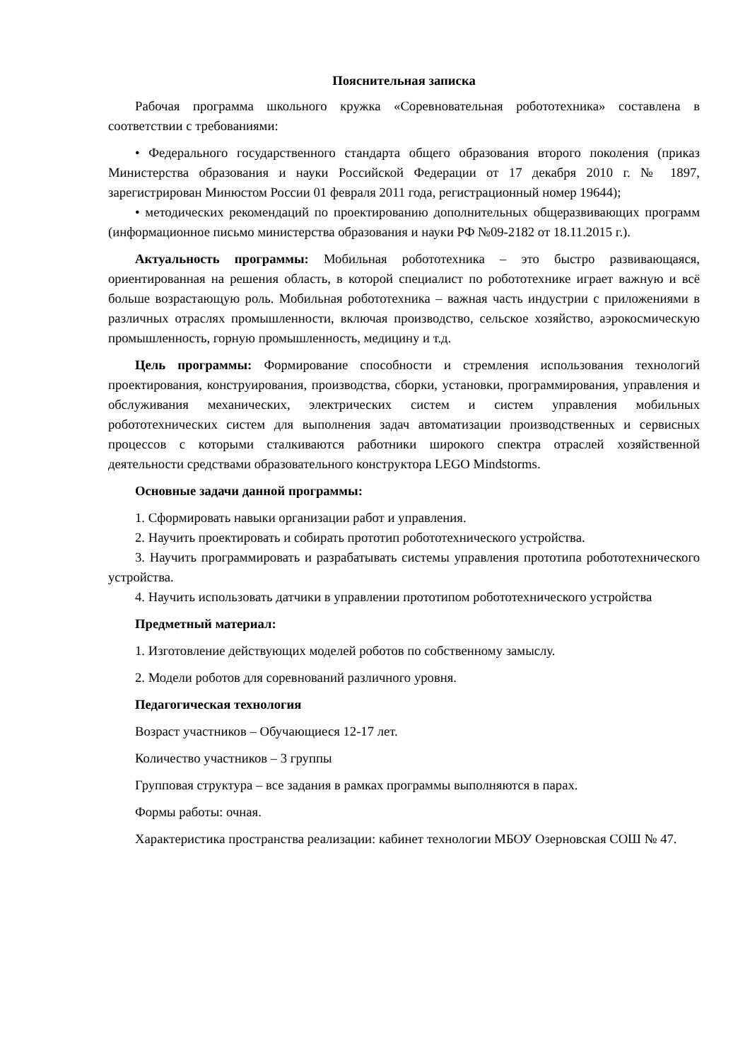Пояснительная записка
Рабочая программа школьного кружка «Соревновательная робототехника» составлена в соответствии с требованиями:
• Федерального государственного стандарта общего образования второго поколения (приказ Министерства образования и науки Российской Федерации от 17 декабря 2010 г. № 1897, зарегистрирован Минюстом России 01 февраля 2011 года, регистрационный номер 19644);
• методических рекомендаций по проектированию дополнительных общеразвивающих программ (информационное письмо министерства образования и науки РФ №09-2182 от 18.11.2015 г.).
Актуальность программы: Мобильная робототехника – это быстро развивающаяся, ориентированная на решения область, в которой специалист по робототехнике играет важную и всё больше возрастающую роль. Мобильная робототехника – важная часть индустрии с приложениями в различных отраслях промышленности, включая производство, сельское хозяйство, аэрокосмическую промышленность, горную промышленность, медицину и т.д.
Цель программы: Формирование способности и стремления использования технологий проектирования, конструирования, производства, сборки, установки, программирования, управления и обслуживания механических, электрических систем и систем управления мобильных робототехнических систем для выполнения задач автоматизации производственных и сервисных процессов с которыми сталкиваются работники широкого спектра отраслей хозяйственной деятельности средствами образовательного конструктора LEGO Mindstorms.
Основные задачи данной программы:
1. Сформировать навыки организации работ и управления.
2. Научить проектировать и собирать прототип робототехнического устройства.
3. Научить программировать и разрабатывать системы управления прототипа робототехнического устройства.
4. Научить использовать датчики в управлении прототипом робототехнического устройства
Предметный материал:
1. Изготовление действующих моделей роботов по собственному замыслу.
2. Модели роботов для соревнований различного уровня.
Педагогическая технология
Возраст участников – Обучающиеся 12-17 лет.
Количество участников – 3 группы
Групповая структура – все задания в рамках программы выполняются в парах.
Формы работы: очная.
Характеристика пространства реализации: кабинет технологии МБОУ Озерновская СОШ № 47.